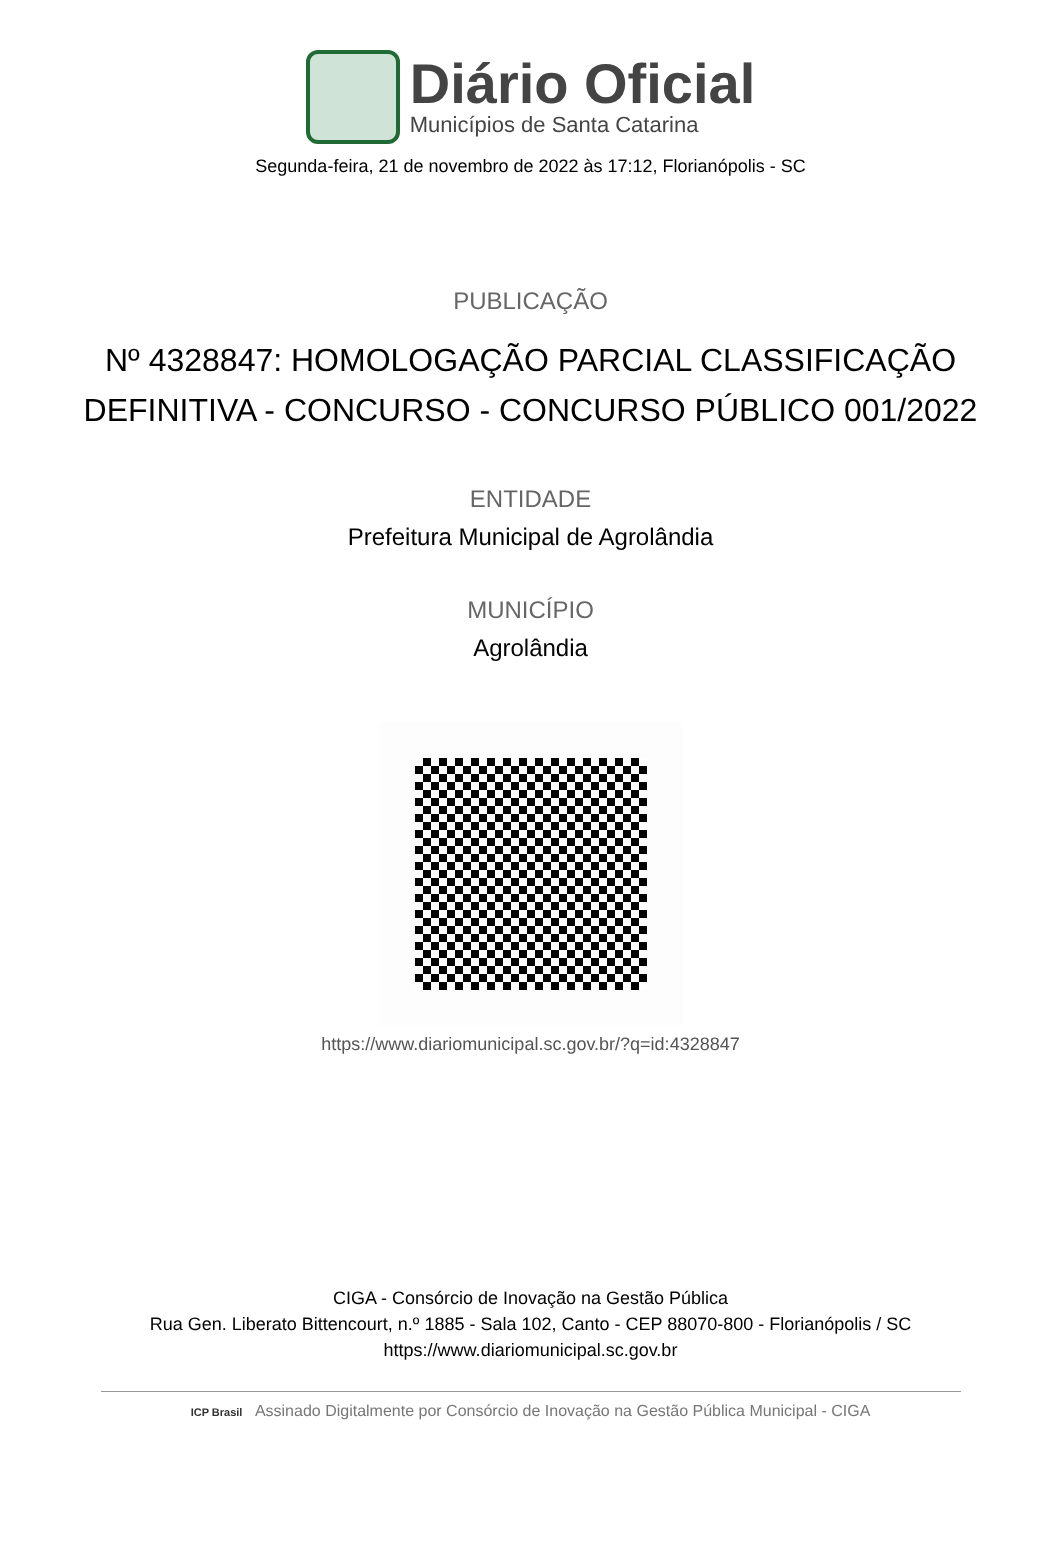Diário Oficial
Municípios de Santa Catarina
Segunda-feira, 21 de novembro de 2022 às 17:12, Florianópolis - SC
PUBLICAÇÃO
Nº 4328847: HOMOLOGAÇÃO PARCIAL CLASSIFICAÇÃO DEFINITIVA - CONCURSO - CONCURSO PÚBLICO 001/2022
ENTIDADE
Prefeitura Municipal de Agrolândia
MUNICÍPIO
Agrolândia
https://www.diariomunicipal.sc.gov.br/?q=id:4328847
CIGA - Consórcio de Inovação na Gestão Pública
Rua Gen. Liberato Bittencourt, n.º 1885 - Sala 102, Canto - CEP 88070-800 - Florianópolis / SC
https://www.diariomunicipal.sc.gov.br
ICP Brasil Assinado Digitalmente por Consórcio de Inovação na Gestão Pública Municipal - CIGA